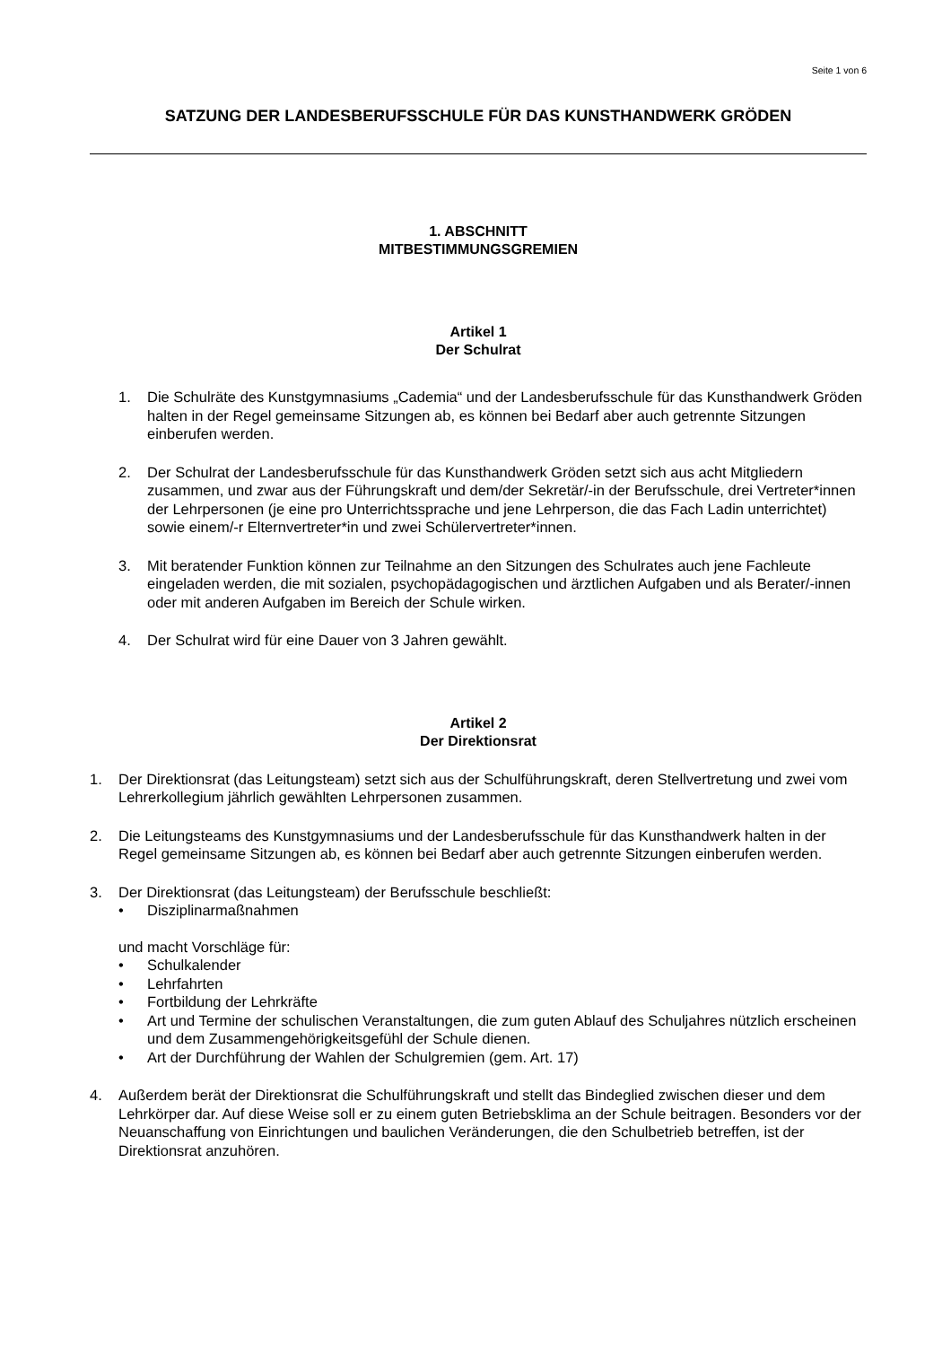Seite 1 von 6
SATZUNG DER LANDESBERUFSSCHULE FÜR DAS KUNSTHANDWERK GRÖDEN
1. ABSCHNITT
MITBESTIMMUNGSGREMIEN
Artikel 1
Der Schulrat
1. Die Schulräte des Kunstgymnasiums „Cademia“ und der Landesberufsschule für das Kunsthandwerk Gröden halten in der Regel gemeinsame Sitzungen ab, es können bei Bedarf aber auch getrennte Sitzungen einberufen werden.
2. Der Schulrat der Landesberufsschule für das Kunsthandwerk Gröden setzt sich aus acht Mitgliedern zusammen, und zwar aus der Führungskraft und dem/der Sekretär/-in der Berufsschule, drei Vertreter*innen der Lehrpersonen (je eine pro Unterrichtssprache und jene Lehrperson, die das Fach Ladin unterrichtet) sowie einem/-r Elternvertreter*in und zwei Schülervertreter*innen.
3. Mit beratender Funktion können zur Teilnahme an den Sitzungen des Schulrates auch jene Fachleute eingeladen werden, die mit sozialen, psychopädagogischen und ärztlichen Aufgaben und als Berater/-innen oder mit anderen Aufgaben im Bereich der Schule wirken.
4. Der Schulrat wird für eine Dauer von 3 Jahren gewählt.
Artikel 2
Der Direktionsrat
1. Der Direktionsrat (das Leitungsteam) setzt sich aus der Schulführungskraft, deren Stellvertretung und zwei vom Lehrerkollegium jährlich gewählten Lehrpersonen zusammen.
2. Die Leitungsteams des Kunstgymnasiums und der Landesberufsschule für das Kunsthandwerk halten in der Regel gemeinsame Sitzungen ab, es können bei Bedarf aber auch getrennte Sitzungen einberufen werden.
3. Der Direktionsrat (das Leitungsteam) der Berufsschule beschließt:
• Disziplinarmaßnahmen
und macht Vorschläge für:
• Schulkalender
• Lehrfahrten
• Fortbildung der Lehrkräfte
• Art und Termine der schulischen Veranstaltungen, die zum guten Ablauf des Schuljahres nützlich erscheinen und dem Zusammengehörigkeitsgefühl der Schule dienen.
• Art der Durchführung der Wahlen der Schulgremien (gem. Art. 17)
4. Außerdem berät der Direktionsrat die Schulführungskraft und stellt das Bindeglied zwischen dieser und dem Lehrkörper dar. Auf diese Weise soll er zu einem guten Betriebsklima an der Schule beitragen. Besonders vor der Neuanschaffung von Einrichtungen und baulichen Veränderungen, die den Schulbetrieb betreffen, ist der Direktionsrat anzuhören.